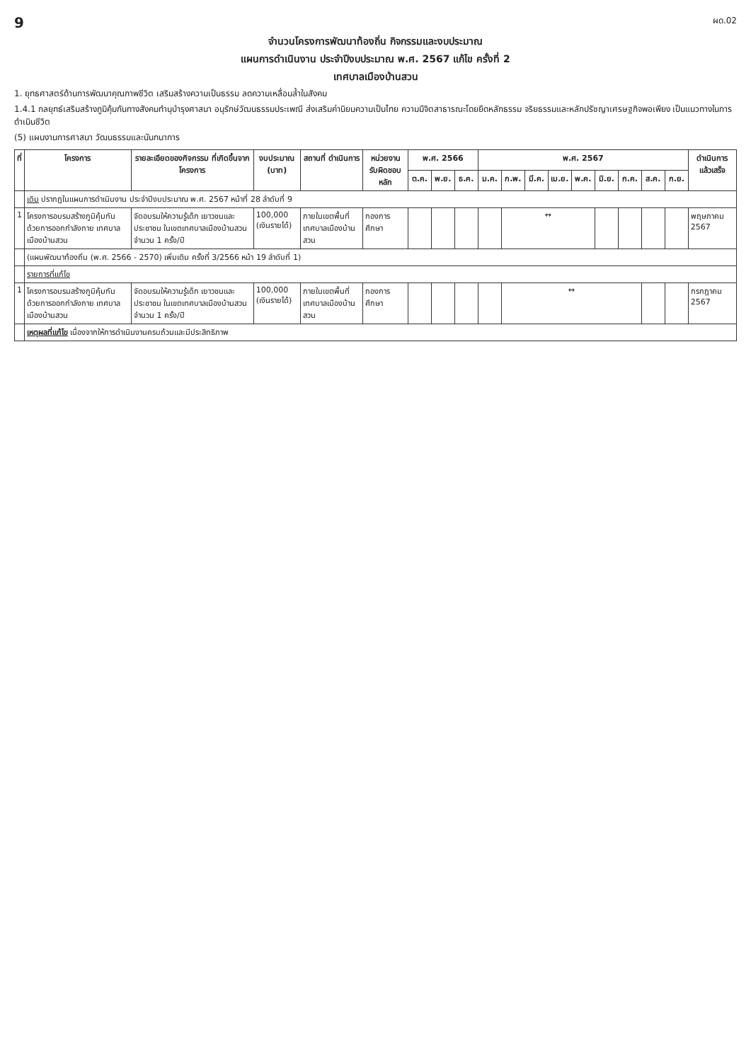9 ผด.02
จำนวนโครงการพัฒนาท้องถิ่น กิจกรรมและงบประมาณ
แผนการดำเนินงาน ประจำปีงบประมาณ พ.ศ. 2567 แก้ไข ครั้งที่ 2
เทศบาลเมืองบ้านสวน
1. ยุทธศาสตร์ด้านการพัฒนาคุณภาพชีวิต เสริมสร้างความเป็นธรรม ลดความเหลื่อมล้ำในสังคม
1.4.1 กลยุทธ์เสริมสร้างภูมิคุ้มกันทางสังคมทำนุบำรุงศาสนา อนุรักษ์วัฒนธรรมประเพณี ส่งเสริมค่านิยมความเป็นไทย ความมีจิตสาธารณะโดยยึดหลักธรรม จริยธรรมและหลักปรัชญาเศรษฐกิจพอเพียง เป็นแนวทางในการดำเนินชีวิต
(5) แผนงานการศาสนา วัฒนธรรมและนันทนาการ
| ที่ | โครงการ | รายละเอียดของกิจกรรม ที่เกิดขึ้นจากโครงการ | งบประมาณ (บาท) | สถานที่ ดำเนินการ | หน่วยงาน รับผิดชอบหลัก | พ.ศ. 2566 | | | พ.ศ. 2567 | | | | | | | | | ดำเนินการ แล้วเสร็จ |
| --- | --- | --- | --- | --- | --- | --- | --- | --- | --- | --- | --- | --- | --- | --- | --- | --- | --- | --- |
| | | | | | | ต.ค. | พ.ย. | ธ.ค. | ม.ค. | ก.พ. | มี.ค. | เม.ย. | พ.ค. | มิ.ย. | ก.ค. | ส.ค. | ก.ย. | |
| | เดิม ปรากฏในแผนการดำเนินงาน ประจำปีงบประมาณ พ.ศ. 2567 หน้าที่ 28 ลำดับที่ 9 | | | | | | | | | | | | | | | | | |
| 1 | โครงการอบรมสร้างภูมิคุ้มกันด้วยการออกกำลังกาย เทศบาลเมืองบ้านสวน | จัดอบรมให้ความรู้เด็ก เยาวชนและประชาชน ในเขตเทศบาลเมืองบ้านสวน จำนวน 1 ครั้ง/ปี | 100,000 (เงินรายได้) | ภายในเขตพื้นที่ เทศบาลเมืองบ้านสวน | กองการศึกษา | | | | | ↔ | | | | | | | | พฤษภาคม 2567 |
| | (แผนพัฒนาท้องถิ่น (พ.ศ. 2566 - 2570) เพิ่มเติม ครั้งที่ 3/2566 หน้า 19 ลำดับที่ 1) | | | | | | | | | | | | | | | | | |
| | รายการที่แก้ไข | | | | | | | | | | | | | | | | | |
| 1 | โครงการอบรมสร้างภูมิคุ้มกันด้วยการออกกำลังกาย เทศบาลเมืองบ้านสวน | จัดอบรมให้ความรู้เด็ก เยาวชนและประชาชน ในเขตเทศบาลเมืองบ้านสวน จำนวน 1 ครั้ง/ปี | 100,000 (เงินรายได้) | ภายในเขตพื้นที่ เทศบาลเมืองบ้านสวน | กองการศึกษา | | | | | ↔ | | | | | | | | กรกฎาคม 2567 |
| | เหตุผลที่แก้ไข เนื่องจากให้การดำเนินงานครบถ้วนและมีประสิทธิภาพ | | | | | | | | | | | | | | | | | |